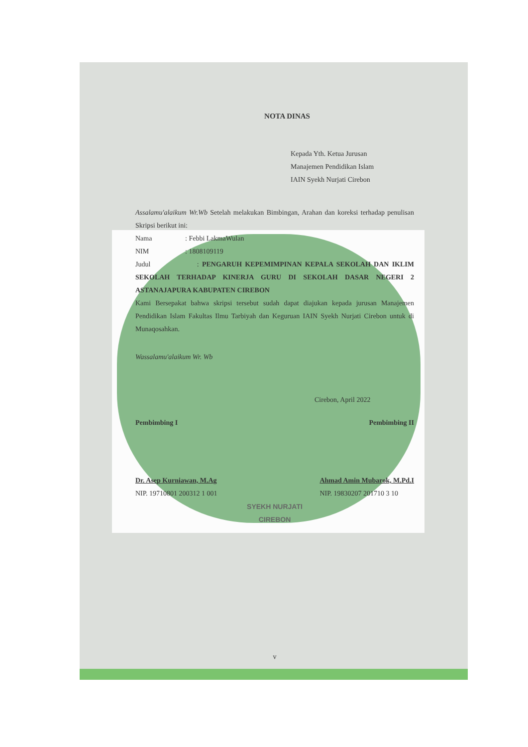NOTA DINAS
Kepada Yth. Ketua Jurusan
Manajemen Pendidikan Islam
IAIN Syekh Nurjati Cirebon
Assalamu'alaikum Wr.Wb Setelah melakukan Bimbingan, Arahan dan koreksi terhadap penulisan Skripsi berikut ini:
Nama: Febbi LakmaWulan
NIM: 1808109119
Judul : PENGARUH KEPEMIMPINAN KEPALA SEKOLAH DAN IKLIM SEKOLAH TERHADAP KINERJA GURU DI SEKOLAH DASAR NEGERI 2 ASTANAJAPURA KABUPATEN CIREBON
Kami Bersepakat bahwa skripsi tersebut sudah dapat diajukan kepada jurusan Manajemen Pendidikan Islam Fakultas Ilmu Tarbiyah dan Keguruan IAIN Syekh Nurjati Cirebon untuk di Munaqosahkan.
Wassalamu'alaikum Wr. Wb
Cirebon, April 2022
Pembimbing I Pembimbing II
Dr. Asep Kurniawan, M.Ag
NIP. 19710801 200312 1 001
Ahmad Amin Mubarok, M.Pd.I
NIP. 19830207 201710 3 10
SYEKH NURJATI
CIREBON
v